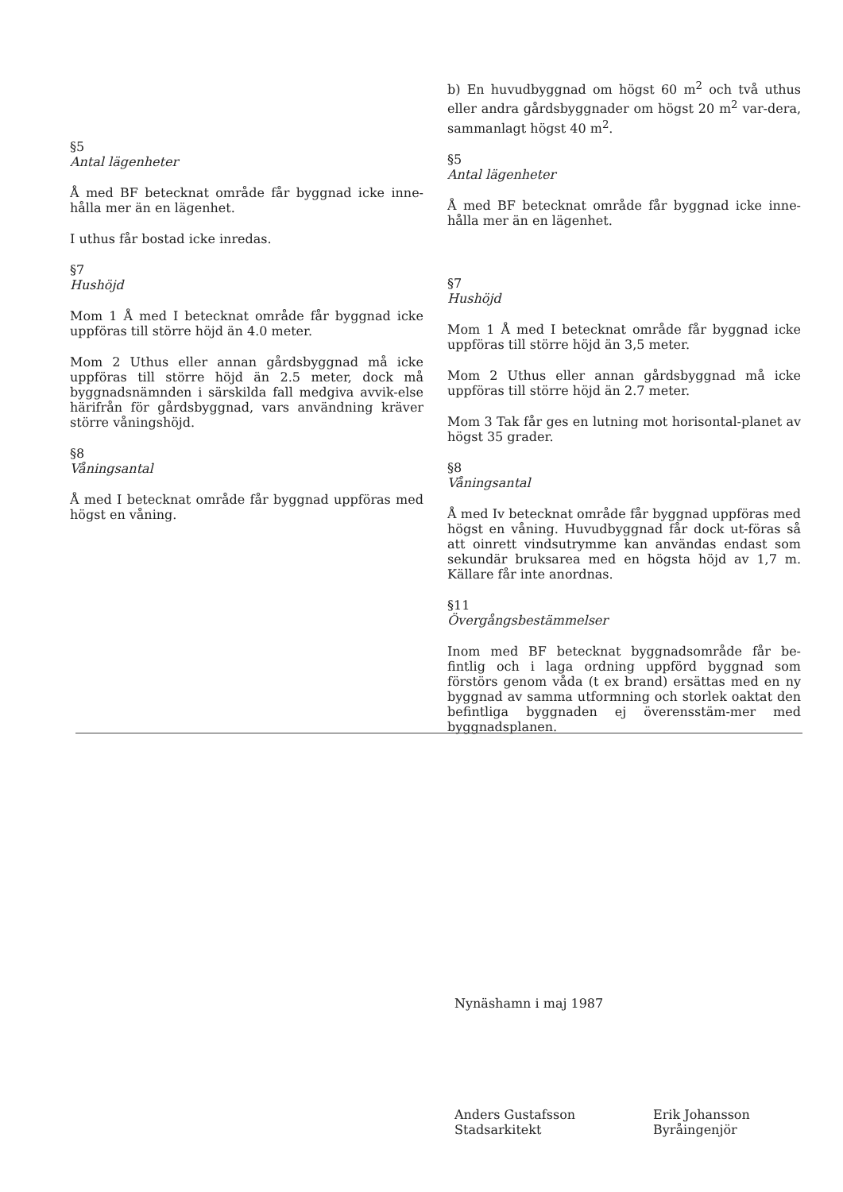§5
Antal lägenheter
Å med BF betecknat område får byggnad icke inne-hålla mer än en lägenhet.
I uthus får bostad icke inredas.
§7
Hushöjd
Mom 1 Å med I betecknat område får byggnad icke uppföras till större höjd än 4.0 meter.
Mom 2 Uthus eller annan gårdsbyggnad må icke uppföras till större höjd än 2.5 meter, dock må byggnadsnämnden i särskilda fall medgiva avvik-else härifrån för gårdsbyggnad, vars användning kräver större våningshöjd.
§8
Våningsantal
Å med I betecknat område får byggnad uppföras med högst en våning.
b) En huvudbyggnad om högst 60 m<sup>2</sup> och två uthus eller andra gårdsbyggnader om högst 20 m<sup>2</sup> var-dera, sammanlagt högst 40 m<sup>2</sup>.
§5
Antal lägenheter
Å med BF betecknat område får byggnad icke inne-hålla mer än en lägenhet.
§7
Hushöjd
Mom 1 Å med I betecknat område får byggnad icke uppföras till större höjd än 3,5 meter.
Mom 2 Uthus eller annan gårdsbyggnad må icke uppföras till större höjd än 2.7 meter.
Mom 3 Tak får ges en lutning mot horisontal-planet av högst 35 grader.
§8
Våningsantal
Å med Iv betecknat område får byggnad uppföras med högst en våning. Huvudbyggnad får dock ut-föras så att oinrett vindsutrymme kan användas endast som sekundär bruksarea med en högsta höjd av 1,7 m. Källare får inte anordnas.
§11
Övergångsbestämmelser
Inom med BF betecknat byggnadsområde får be-fintlig och i laga ordning uppförd byggnad som förstörs genom våda (t ex brand) ersättas med en ny byggnad av samma utformning och storlek oaktat den befintliga byggnaden ej överensstäm-mer med byggnadsplanen.
Nynäshamn i maj 1987
Anders Gustafsson
Stadsarkitekt
Erik Johansson
Byråingenjör